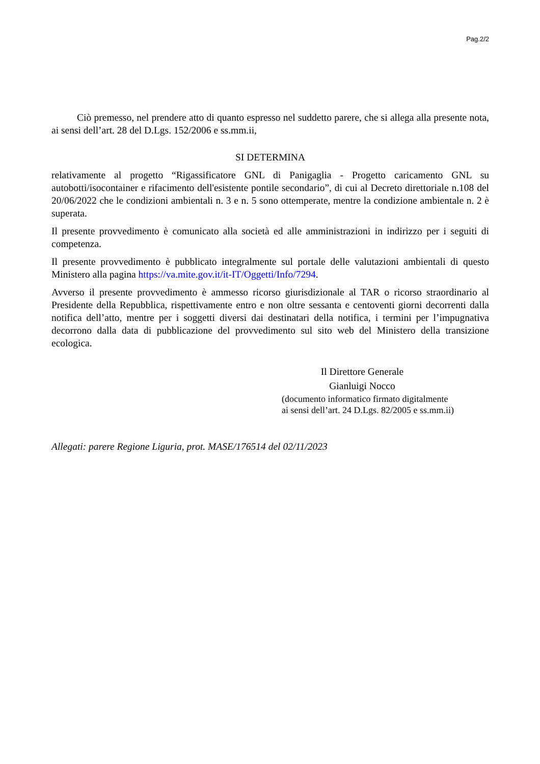Pag.2/2
Ciò premesso, nel prendere atto di quanto espresso nel suddetto parere, che si allega alla presente nota, ai sensi dell’art. 28 del D.Lgs. 152/2006 e ss.mm.ii,
SI DETERMINA
relativamente al progetto “Rigassificatore GNL di Panigaglia - Progetto caricamento GNL su autobotti/isocontainer e rifacimento dell'esistente pontile secondario”, di cui al Decreto direttoriale n.108 del 20/06/2022 che le condizioni ambientali n. 3 e n. 5 sono ottemperate, mentre la condizione ambientale n. 2 è superata.
Il presente provvedimento è comunicato alla società ed alle amministrazioni in indirizzo per i seguiti di competenza.
Il presente provvedimento è pubblicato integralmente sul portale delle valutazioni ambientali di questo Ministero alla pagina https://va.mite.gov.it/it-IT/Oggetti/Info/7294.
Avverso il presente provvedimento è ammesso ricorso giurisdizionale al TAR o ricorso straordinario al Presidente della Repubblica, rispettivamente entro e non oltre sessanta e centoventi giorni decorrenti dalla notifica dell’atto, mentre per i soggetti diversi dai destinatari della notifica, i termini per l’impugnativa decorrono dalla data di pubblicazione del provvedimento sul sito web del Ministero della transizione ecologica.
Il Direttore Generale
Gianluigi Nocco
(documento informatico firmato digitalmente
ai sensi dell’art. 24 D.Lgs. 82/2005 e ss.mm.ii)
Allegati: parere Regione Liguria, prot. MASE/176514 del 02/11/2023